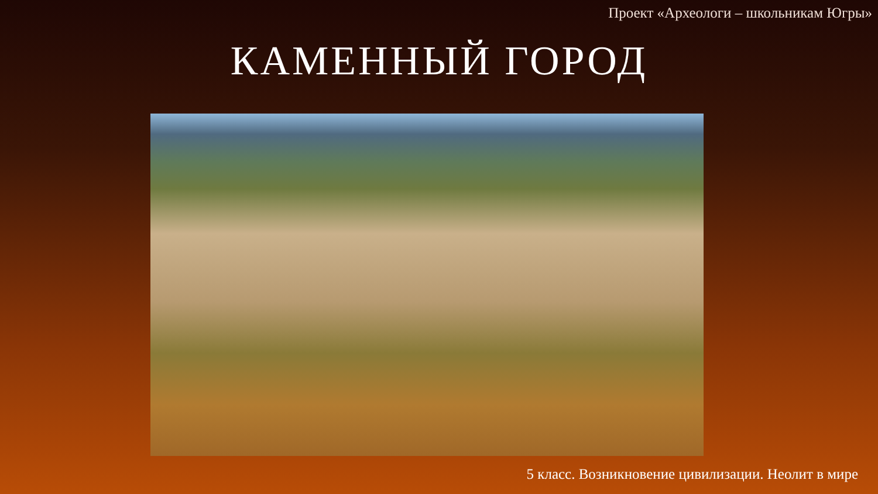Проект «Археологи – школьникам Югры»
КАМЕННЫЙ ГОРОД
5 класс. Возникновение цивилизации. Неолит в мире